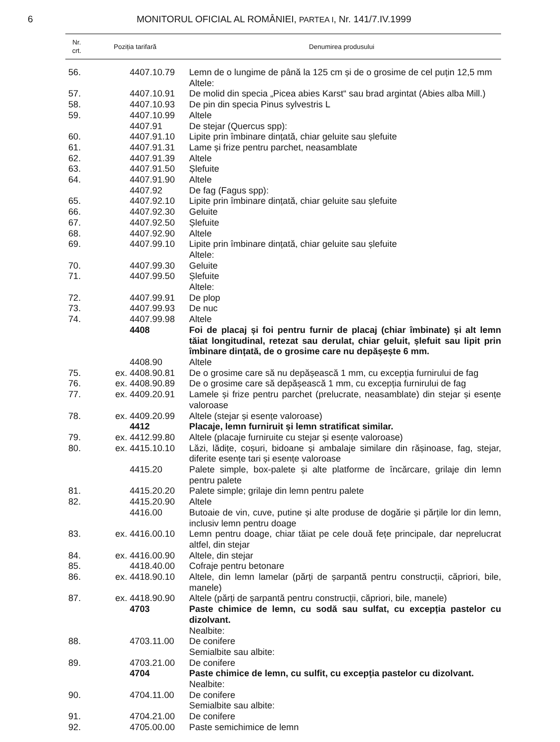6 MONITORUL OFICIAL AL ROMÂNIEI, PARTEA I, Nr. 141/7.IV.1999
| Nr. crt. | Poziția tarifară | Denumirea produsului |
| --- | --- | --- |
| 56. | 4407.10.79 | Lemn de o lungime de până la 125 cm și de o grosime de cel puțin 12,5 mm |
| | | Altele: |
| 57. | 4407.10.91 | De molid din specia „Picea abies Karst“ sau brad argintat (Abies alba Mill.) |
| 58. | 4407.10.93 | De pin din specia Pinus sylvestris L |
| 59. | 4407.10.99 | Altele |
| | 4407.91 | De stejar (Quercus spp): |
| 60. | 4407.91.10 | Lipite prin îmbinare dințată, chiar geluite sau șlefuite |
| 61. | 4407.91.31 | Lame și frize pentru parchet, neasamblate |
| 62. | 4407.91.39 | Altele |
| 63. | 4407.91.50 | Șlefuite |
| 64. | 4407.91.90 | Altele |
| | 4407.92 | De fag (Fagus spp): |
| 65. | 4407.92.10 | Lipite prin îmbinare dințată, chiar geluite sau șlefuite |
| 66. | 4407.92.30 | Geluite |
| 67. | 4407.92.50 | Șlefuite |
| 68. | 4407.92.90 | Altele |
| 69. | 4407.99.10 | Lipite prin îmbinare dințată, chiar geluite sau șlefuite |
| | | Altele: |
| 70. | 4407.99.30 | Geluite |
| 71. | 4407.99.50 | Șlefuite |
| | | Altele: |
| 72. | 4407.99.91 | De plop |
| 73. | 4407.99.93 | De nuc |
| 74. | 4407.99.98 | Altele |
| | 4408 | Foi de placaj și foi pentru furnir de placaj (chiar îmbinate) și alt lemn tăiat longitudinal, retezat sau derulat, chiar geluit, șlefuit sau lipit prin îmbinare dințată, de o grosime care nu depășește 6 mm. |
| | 4408.90 | Altele |
| 75. | ex. 4408.90.81 | De o grosime care să nu depășească 1 mm, cu excepția furnirului de fag |
| 76. | ex. 4408.90.89 | De o grosime care să depășească 1 mm, cu excepția furnirului de fag |
| 77. | ex. 4409.20.91 | Lamele și frize pentru parchet (prelucrate, neasamblate) din stejar și esențe valoroase |
| 78. | ex. 4409.20.99 | Altele (stejar și esențe valoroase) |
| | 4412 | Placaje, lemn furniruit și lemn stratificat similar. |
| 79. | ex. 4412.99.80 | Altele (placaje furniruite cu stejar și esențe valoroase) |
| 80. | ex. 4415.10.10 | Lăzi, lădițe, coșuri, bidoane și ambalaje similare din rășinoase, fag, stejar, diferite esențe tari și esențe valoroase |
| | 4415.20 | Palete simple, box-palete și alte platforme de încărcare, grilaje din lemn pentru palete |
| 81. | 4415.20.20 | Palete simple; grilaje din lemn pentru palete |
| 82. | 4415.20.90 | Altele |
| | 4416.00 | Butoaie de vin, cuve, putine și alte produse de dogărie și părțile lor din lemn, inclusiv lemn pentru doage |
| 83. | ex. 4416.00.10 | Lemn pentru doage, chiar tăiat pe cele două fețe principale, dar neprelucrat altfel, din stejar |
| 84. | ex. 4416.00.90 | Altele, din stejar |
| 85. | 4418.40.00 | Cofraje pentru betonare |
| 86. | ex. 4418.90.10 | Altele, din lemn lamelar (părți de șarpantă pentru construcții, căpriori, bile, manele) |
| 87. | ex. 4418.90.90 | Altele (părți de șarpantă pentru construcții, căpriori, bile, manele) |
| | 4703 | Paste chimice de lemn, cu sodă sau sulfat, cu excepția pastelor cu dizolvant. |
| | | Nealbite: |
| 88. | 4703.11.00 | De conifere |
| | | Semialbite sau albite: |
| 89. | 4703.21.00 | De conifere |
| | 4704 | Paste chimice de lemn, cu sulfit, cu excepția pastelor cu dizolvant. |
| | | Nealbite: |
| 90. | 4704.11.00 | De conifere |
| | | Semialbite sau albite: |
| 91. | 4704.21.00 | De conifere |
| 92. | 4705.00.00 | Paste semichimice de lemn |